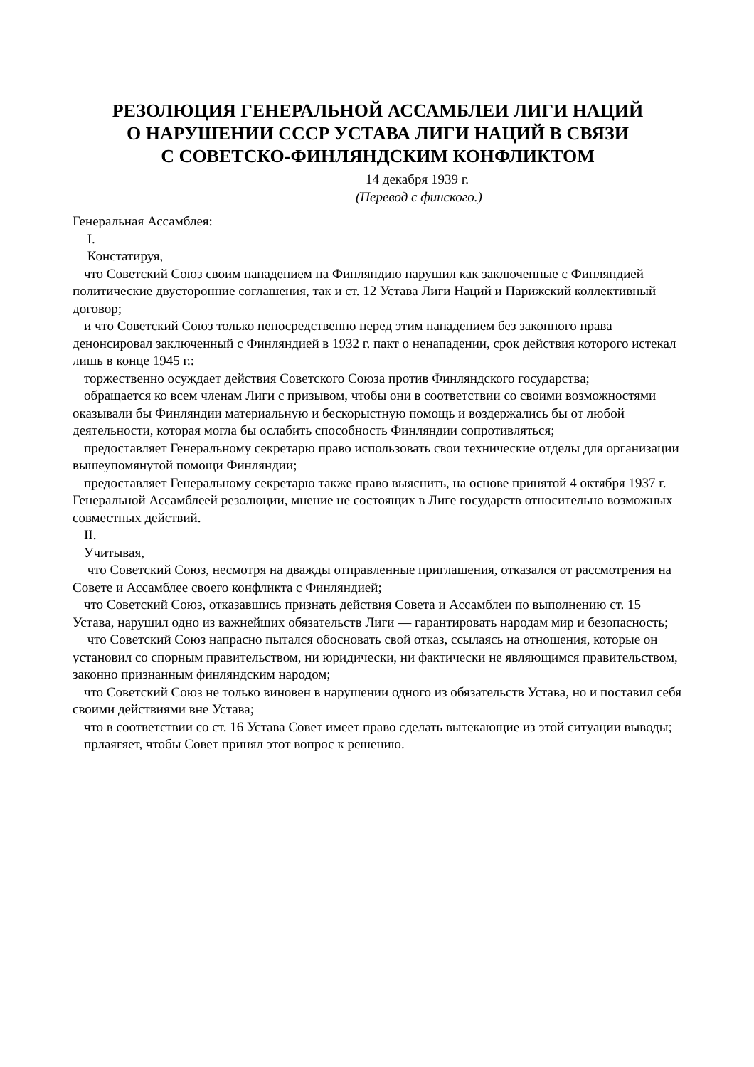РЕЗОЛЮЦИЯ ГЕНЕРАЛЬНОЙ АССАМБЛЕИ ЛИГИ НАЦИЙ
О НАРУШЕНИИ СССР УСТАВА ЛИГИ НАЦИЙ В СВЯЗИ
С СОВЕТСКО-ФИНЛЯНДСКИМ КОНФЛИКТОМ
14 декабря 1939 г.
(Перевод с финского.)
Генеральная Ассамблея:
I.
Констатируя,
что Советский Союз своим нападением на Финляндию нарушил как заключенные с Финляндией политические двусторонние соглашения, так и ст. 12 Устава Лиги Наций и Парижский коллективный договор;
и что Советский Союз только непосредственно перед этим нападением без законного права денонсировал заключенный с Финляндией в 1932 г. пакт о ненападении, срок действия которого истекал лишь в конце 1945 г.:
торжественно осуждает действия Советского Союза против Финляндского государства;
обращается ко всем членам Лиги с призывом, чтобы они в соответствии со своими возможностями оказывали бы Финляндии материальную и бескорыстную помощь и воздержались бы от любой деятельности, которая могла бы ослабить способность Финляндии сопротивляться;
предоставляет Генеральному секретарю право использовать свои технические отделы для организации вышеупомянутой помощи Финляндии;
предоставляет Генеральному секретарю также право выяснить, на основе принятой 4 октября 1937 г. Генеральной Ассамблеей резолюции, мнение не состоящих в Лиге государств относительно возможных совместных действий.
II.
Учитывая,
что Советский Союз, несмотря на дважды отправленные приглашения, отказался от рассмотрения на Совете и Ассамблее своего конфликта с Финляндией;
что Советский Союз, отказавшись признать действия Совета и Ассамблеи по выполнению ст. 15 Устава, нарушил одно из важнейших обязательств Лиги — гарантировать народам мир и безопасность;
что Советский Союз напрасно пытался обосновать свой отказ, ссылаясь на отношения, которые он установил со спорным правительством, ни юридически, ни фактически не являющимся правительством, законно признанным финляндским народом;
что Советский Союз не только виновен в нарушении одного из обязательств Устава, но и поставил себя своими действиями вне Устава;
что в соответствии со ст. 16 Устава Совет имеет право сделать вытекающие из этой ситуации выводы;
прлаягяет, чтобы Совет принял этот вопрос к решению.